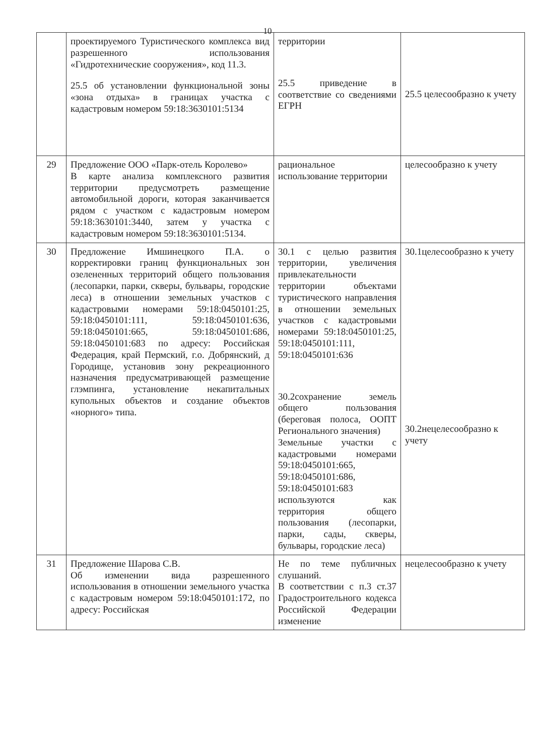10
| | проектируемого Туристического комплекса вид разрешенного использования «Гидротехнические сооружения», код 11.3. 25.5 об установлении функциональной зоны «зона отдыха» в границах участка с кадастровым номером 59:18:3630101:5134 | территории 25.5 приведение в соответствие со сведениями ЕГРН | 25.5 целесообразно к учету |
| 29 | Предложение ООО «Парк-отель Королево» В карте анализа комплексного развития территории предусмотреть размещение автомобильной дороги, которая заканчивается рядом с участком с кадастровым номером 59:18:3630101:3440, затем у участка с кадастровым номером 59:18:3630101:5134. | рациональное использование территории | целесообразно к учету |
| 30 | Предложение Имшинецкого П.А. о корректировки границ функциональных зон озелененных территорий общего пользования (лесопарки, парки, скверы, бульвары, городские леса) в отношении земельных участков с кадастровыми номерами 59:18:0450101:25, 59:18:0450101:111, 59:18:0450101:636, 59:18:0450101:665, 59:18:0450101:686, 59:18:0450101:683 по адресу: Российская Федерация, край Пермский, г.о. Добрянский, д Городище, установив зону рекреационного назначения предусматривающей размещение глэмпинга, установление некапитальных купольных объектов и создание объектов «норного» типа. | 30.1 с целью развития территории, увеличения привлекательности территории объектами туристического направления в отношении земельных участков с кадастровыми номерами 59:18:0450101:25, 59:18:0450101:111, 59:18:0450101:636 30.2сохранение земель общего пользования (береговая полоса, ООПТ Регионального значения) Земельные участки с кадастровыми номерами 59:18:0450101:665, 59:18:0450101:686, 59:18:0450101:683 используются как территория общего пользования (лесопарки, парки, сады, скверы, бульвары, городские леса) | 30.1целесообразно к учету 30.2нецелесообразно к учету |
| 31 | Предложение Шарова С.В. Об изменении вида разрешенного использования в отношении земельного участка с кадастровым номером 59:18:0450101:172, по адресу: Российская | Не по теме публичных слушаний. В соответствии с п.3 ст.37 Градостроительного кодекса Российской Федерации изменение | нецелесообразно к учету |